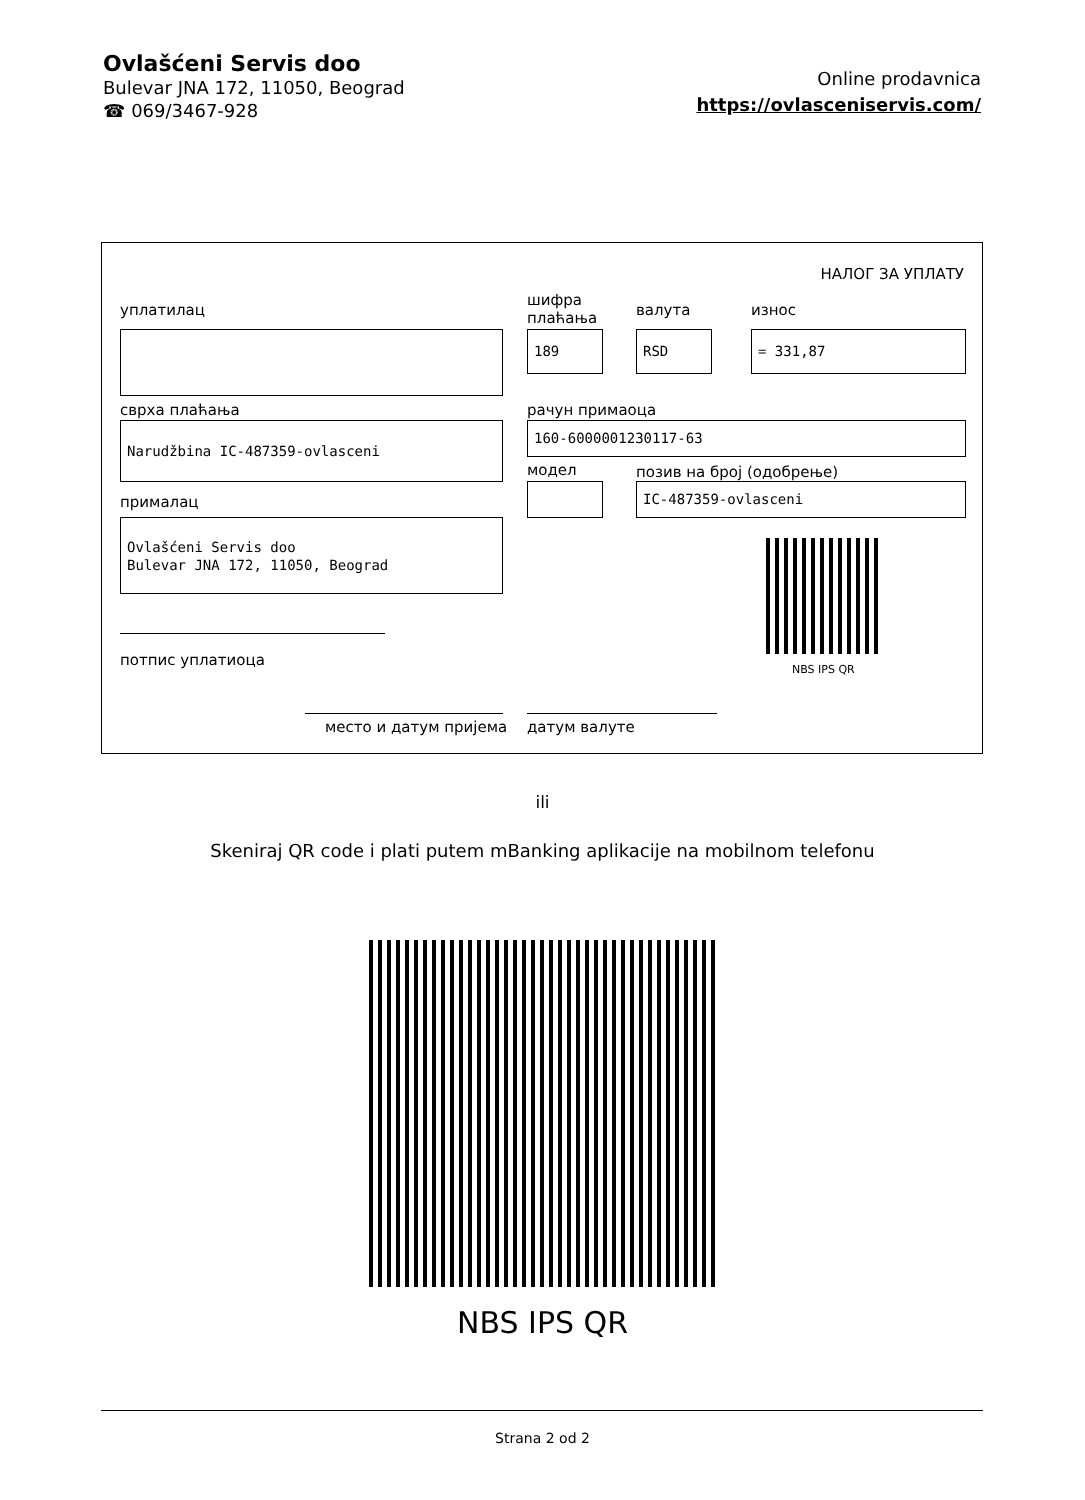Ovlašćeni Servis doo
Bulevar JNA 172, 11050, Beograd
☎ 069/3467-928
Online prodavnica
https://ovlasceniservis.com/
НАЛОГ ЗА УПЛАТУ
уплатилац
шифра
плаћања
валута износ
189 RSD = 331,87
сврха плаћања рачун примаоца
Narudžbina IC-487359-ovlasceni 160-6000001230117-63
модел позив на број (одобрење)
IC-487359-ovlasceni
прималац
Ovlašćeni Servis doo
Bulevar JNA 172, 11050, Beograd
NBS IPS QR
потпис уплатиоца
место и датум пријема датум валуте
ili
Skeniraj QR code i plati putem mBanking aplikacije na mobilnom telefonu
NBS IPS QR
Strana 2 od 2